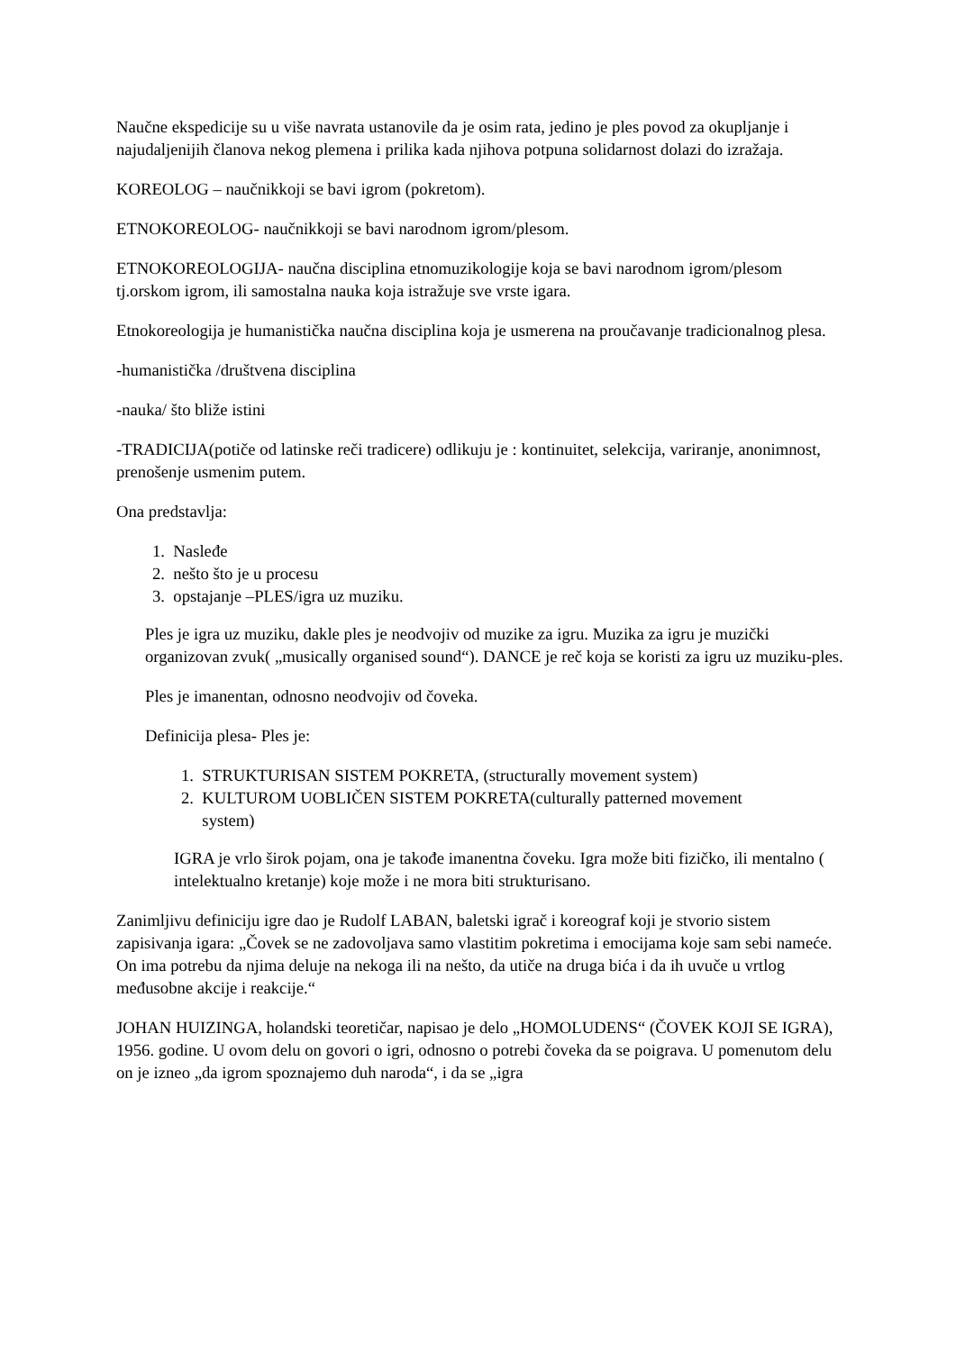Naučne ekspedicije su u više navrata ustanovile da je osim rata, jedino je ples povod za okupljanje i najudaljenijih članova nekog plemena i prilika kada njihova potpuna solidarnost dolazi do izražaja.
KOREOLOG – naučnikkoji se bavi igrom (pokretom).
ETNOKOREOLOG- naučnikkoji se bavi narodnom igrom/plesom.
ETNOKOREOLOGIJA- naučna disciplina etnomuzikologije koja se bavi narodnom igrom/plesom tj.orskom igrom, ili samostalna nauka koja istražuje sve vrste igara.
Etnokoreologija je humanistička naučna disciplina koja je usmerena na proučavanje tradicionalnog plesa.
-humanistička /društvena disciplina
-nauka/ što bliže istini
-TRADICIJA(potiče od latinske reči tradicere) odlikuju je : kontinuitet, selekcija, variranje, anonimnost, prenošenje usmenim putem.
Ona predstavlja:
1. Nasleđe
2. nešto što je u procesu
3. opstajanje –PLES/igra uz muziku.
Ples je igra uz muziku, dakle ples je neodvojiv od muzike za igru. Muzika za igru je muzički organizovan zvuk( „musically organised sound“). DANCE je reč koja se koristi za igru uz muziku-ples.
Ples je imanentan, odnosno neodvojiv od čoveka.
Definicija plesa- Ples je:
1. STRUKTURISAN SISTEM POKRETA, (structurally movement system)
2. KULTUROM UOBLIČEN SISTEM POKRETA(culturally patterned movement
system)
IGRA je vrlo širok pojam, ona je takođe imanentna čoveku. Igra može biti fizičko, ili mentalno ( intelektualno kretanje) koje može i ne mora biti strukturisano.
Zanimljivu definiciju igre dao je Rudolf LABAN, baletski igrač i koreograf koji je stvorio sistem zapisivanja igara: „Čovek se ne zadovoljava samo vlastitim pokretima i emocijama koje sam sebi nameće. On ima potrebu da njima deluje na nekoga ili na nešto, da utiče na druga bića i da ih uvuče u vrtlog međusobne akcije i reakcije.“
JOHAN HUIZINGA, holandski teoretičar, napisao je delo „HOMOLUDENS“ (ČOVEK KOJI SE IGRA), 1956. godine. U ovom delu on govori o igri, odnosno o potrebi čoveka da se poigrava. U pomenutom delu on je izneo „da igrom spoznajemo duh naroda“, i da se „igra